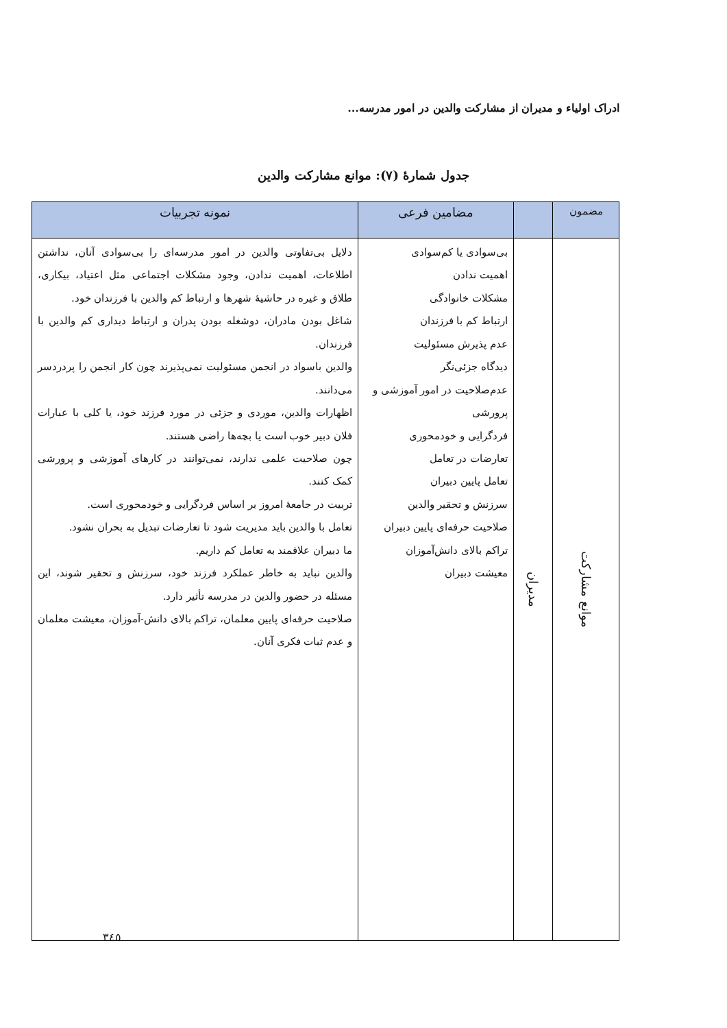ادراک اولیاء و مدیران از مشارکت والدین در امور مدرسه...
جدول شمارهٔ (۷): موانع مشارکت والدین
| مضمون | | مضامین فرعی | نمونه تجربیات |
| --- | --- | --- | --- |
| موانع مشارکت | مدیران | بی‌سوادی یا کم‌سوادی اهمیت ندادن مشکلات خانوادگی ارتباط کم با فرزندان عدم پذیرش مسئولیت دیدگاه جزئی‌نگر عدم‌صلاحیت در امور آموزشی و پرورشی فردگرایی و خودمحوری تعارضات در تعامل تعامل پایین دبیران سرزنش و تحقیر والدین صلاحیت حرفه‌ای پایین دبیران تراکم بالای دانش‌آموزان معیشت دبیران | دلایل بی‌تفاوتی والدین در امور مدرسه‌ای را بی‌سوادی آنان، نداشتن اطلاعات، اهمیت ندادن، وجود مشکلات اجتماعی مثل اعتیاد، بیکاری، طلاق و غیره در حاشیهٔ شهرها و ارتباط کم والدین با فرزندان خود. شاغل بودن مادران، دوشغله بودن پدران و ارتباط دیداری کم والدین با فرزندان. والدین باسواد در انجمن مسئولیت نمی‌پذیرند چون کار انجمن را پردردسر می‌دانند. اظهارات والدین، موردی و جزئی در مورد فرزند خود، یا کلی با عبارات فلان دبیر خوب است یا بچه‌ها راضی هستند. چون صلاحیت علمی ندارند، نمی‌توانند در کارهای آموزشی و پرورشی کمک کنند. تربیت در جامعهٔ امروز بر اساس فردگرایی و خودمحوری است. تعامل با والدین باید مدیریت شود تا تعارضات تبدیل به بحران نشود. ما دبیران علاقمند به تعامل کم داریم. والدین نباید به خاطر عملکرد فرزند خود، سرزنش و تحقیر شوند، این مسئله در حضور والدین در مدرسه تأثیر دارد. صلاحیت حرفه‌ای پایین معلمان، تراکم بالای دانش-آموزان، معیشت معلمان و عدم ثبات فکری آنان. |
۳٤٥